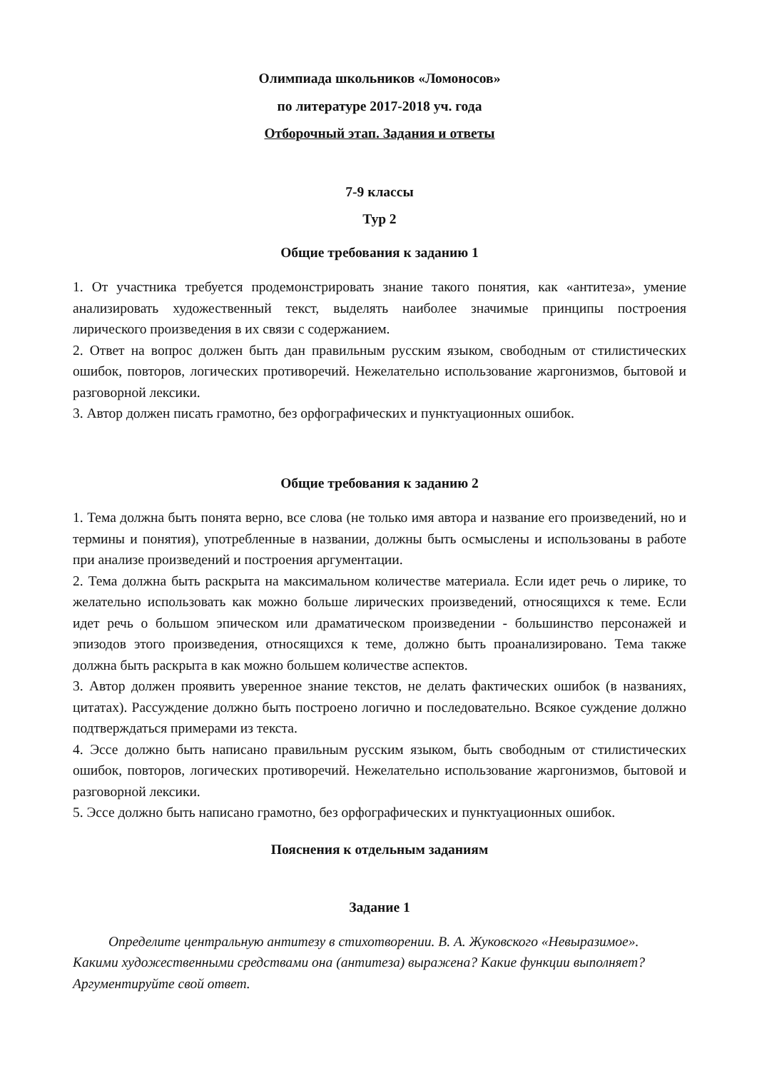Олимпиада школьников «Ломоносов»
по литературе 2017-2018 уч. года
Отборочный этап. Задания и ответы
7-9 классы
Тур 2
Общие требования к заданию 1
1. От участника требуется продемонстрировать знание такого понятия, как «антитеза», умение анализировать художественный текст, выделять наиболее значимые принципы построения лирического произведения в их связи с содержанием.
2. Ответ на вопрос должен быть дан правильным русским языком, свободным от стилистических ошибок, повторов, логических противоречий. Нежелательно использование жаргонизмов, бытовой и разговорной лексики.
3. Автор должен писать грамотно, без орфографических и пунктуационных ошибок.
Общие требования к заданию 2
1. Тема должна быть понята верно, все слова (не только имя автора и название его произведений, но и термины и понятия), употребленные в названии, должны быть осмыслены и использованы в работе при анализе произведений и построения аргументации.
2. Тема должна быть раскрыта на максимальном количестве материала. Если идет речь о лирике, то желательно использовать как можно больше лирических произведений, относящихся к теме. Если идет речь о большом эпическом или драматическом произведении - большинство персонажей и эпизодов этого произведения, относящихся к теме, должно быть проанализировано. Тема также должна быть раскрыта в как можно большем количестве аспектов.
3. Автор должен проявить уверенное знание текстов, не делать фактических ошибок (в названиях, цитатах). Рассуждение должно быть построено логично и последовательно. Всякое суждение должно подтверждаться примерами из текста.
4. Эссе должно быть написано правильным русским языком, быть свободным от стилистических ошибок, повторов, логических противоречий. Нежелательно использование жаргонизмов, бытовой и разговорной лексики.
5. Эссе должно быть написано грамотно, без орфографических и пунктуационных ошибок.
Пояснения к отдельным заданиям
Задание 1
Определите центральную антитезу в стихотворении. В. А. Жуковского «Невыразимое». Какими художественными средствами она (антитеза) выражена? Какие функции выполняет? Аргументируйте свой ответ.